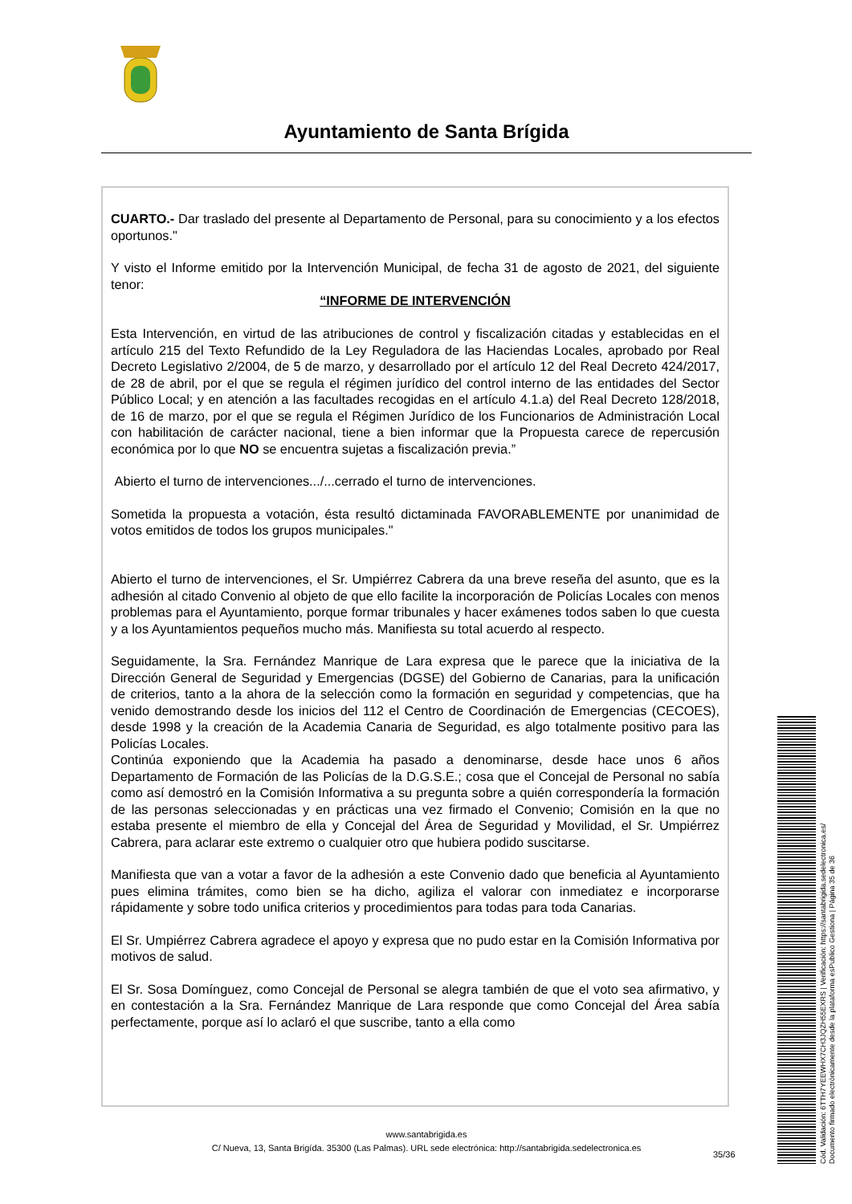Ayuntamiento de Santa Brígida
CUARTO.- Dar traslado del presente al Departamento de Personal, para su conocimiento y a los efectos oportunos."
Y visto el Informe emitido por la Intervención Municipal, de fecha 31 de agosto de 2021, del siguiente tenor:
“INFORME DE INTERVENCIÓN
Esta Intervención, en virtud de las atribuciones de control y fiscalización citadas y establecidas en el artículo 215 del Texto Refundido de la Ley Reguladora de las Haciendas Locales, aprobado por Real Decreto Legislativo 2/2004, de 5 de marzo, y desarrollado por el artículo 12 del Real Decreto 424/2017, de 28 de abril, por el que se regula el régimen jurídico del control interno de las entidades del Sector Público Local; y en atención a las facultades recogidas en el artículo 4.1.a) del Real Decreto 128/2018, de 16 de marzo, por el que se regula el Régimen Jurídico de los Funcionarios de Administración Local con habilitación de carácter nacional, tiene a bien informar que la Propuesta carece de repercusión económica por lo que NO se encuentra sujetas a fiscalización previa.”
Abierto el turno de intervenciones.../...cerrado el turno de intervenciones.
Sometida la propuesta a votación, ésta resultó dictaminada FAVORABLEMENTE por unanimidad de votos emitidos de todos los grupos municipales."
Abierto el turno de intervenciones, el Sr. Umpiérrez Cabrera da una breve reseña del asunto, que es la adhesión al citado Convenio al objeto de que ello facilite la incorporación de Policías Locales con menos problemas para el Ayuntamiento, porque formar tribunales y hacer exámenes todos saben lo que cuesta y a los Ayuntamientos pequeños mucho más. Manifiesta su total acuerdo al respecto.
Seguidamente, la Sra. Fernández Manrique de Lara expresa que le parece que la iniciativa de la Dirección General de Seguridad y Emergencias (DGSE) del Gobierno de Canarias, para la unificación de criterios, tanto a la ahora de la selección como la formación en seguridad y competencias, que ha venido demostrando desde los inicios del 112 el Centro de Coordinación de Emergencias (CECOES), desde 1998 y la creación de la Academia Canaria de Seguridad, es algo totalmente positivo para las Policías Locales.
Continúa exponiendo que la Academia ha pasado a denominarse, desde hace unos 6 años Departamento de Formación de las Policías de la D.G.S.E.; cosa que el Concejal de Personal no sabía como así demostró en la Comisión Informativa a su pregunta sobre a quién correspondería la formación de las personas seleccionadas y en prácticas una vez firmado el Convenio; Comisión en la que no estaba presente el miembro de ella y Concejal del Área de Seguridad y Movilidad, el Sr. Umpiérrez Cabrera, para aclarar este extremo o cualquier otro que hubiera podido suscitarse.
Manifiesta que van a votar a favor de la adhesión a este Convenio dado que beneficia al Ayuntamiento pues elimina trámites, como bien se ha dicho, agiliza el valorar con inmediatez e incorporarse rápidamente y sobre todo unifica criterios y procedimientos para todas para toda Canarias.
El Sr. Umpiérrez Cabrera agradece el apoyo y expresa que no pudo estar en la Comisión Informativa por motivos de salud.
El Sr. Sosa Domínguez, como Concejal de Personal se alegra también de que el voto sea afirmativo, y en contestación a la Sra. Fernández Manrique de Lara responde que como Concejal del Área sabía perfectamente, porque así lo aclaró el que suscribe, tanto a ella como
www.santabrigida.es
C/ Nueva, 13, Santa Brigída. 35300 (Las Palmas). URL sede electrónica: http://santabrigida.sedelectronica.es
35/36
Cód. Validación: 6TTH7YEEWHX7CH3JQZH55EXRS | Verificación: https://santabrigida.sedelectronica.es/
Documento firmado electrónicamente desde la plataforma esPublico Gestiona | Página 35 de 36